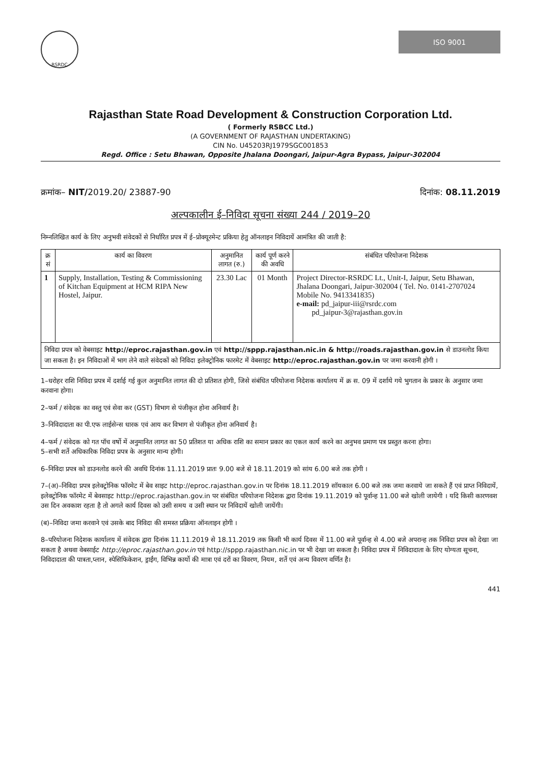RSRDC
ISO 9001
Rajasthan State Road Development & Construction Corporation Ltd.
( Formerly RSBCC Ltd.)
(A GOVERNMENT OF RAJASTHAN UNDERTAKING)
CIN No. U45203RJ1979SGC001853
Regd. Office : Setu Bhawan, Opposite Jhalana Doongari, Jaipur-Agra Bypass, Jaipur-302004
क्रमांक– NIT/2019.20/ 23887-90 दिनांक: 08.11.2019
अल्पकालीन ई–निविदा सूचना संख्या 244 / 2019–20
निम्नलिखित कार्य के लिए अनुभवी संवेदकों से निर्धारित प्रपत्र में ई–प्रोक्यूरमेन्ट प्रकिया हेतु ऑनलाइन निविदायें आमंत्रित की जाती है:
| क्र सं | कार्य का विवरण | अनुमानित लागत (रु.) | कार्य पूर्ण करने की अवधि | संबंधित परियोजना निदेशक |
| --- | --- | --- | --- | --- |
| 1 | Supply, Installation, Testing & Commissioning of Kitchan Equipment at HCM RIPA New Hostel, Jaipur. | 23.30 Lac | 01 Month | Project Director-RSRDC Lt., Unit-I, Jaipur, Setu Bhawan, Jhalana Doongari, Jaipur-302004 ( Tel. No. 0141-2707024 Mobile No. 9413341835) e-mail: pd_jaipur-iii@rsrdc.com pd_jaipur-3@rajasthan.gov.in |
| निविदा प्रपत्र को वेबसाइट http://eproc.rajasthan.gov.in एवं http://sppp.rajasthan.nic.in & http://roads.rajasthan.gov.in से डाउनलोड किया जा सकता है। इन निविदाओं में भाग लेने वाले संवेदकों को निविदा इलेक्ट्रोनिक फारमेट में वेबसाइट http://eproc.rajasthan.gov.in पर जमा करवानी होगी । | | | | |
1–धरोहर राशि निविदा प्रपत्र में दर्शाई गई कुल अनुमानित लागत की दो प्रतिशत होगी, जिसे संबंधित परियोजना निदेशक कार्यालय में क्र स. 09 में दर्शाये गये भुगतान के प्रकार के अनुसार जमा करवाना होगा।
2–फर्म / संवेदक का वस्तु एवं सेवा कर (GST) विभाग से पंजीकृत होना अनिवार्य है।
3–निविदादाता का पी.एफ लाईसेन्स धारक एवं आय कर विभाग से पंजीकृत होना अनिवार्य है।
4–फर्म / संवेदक को गत पॉच वर्षो में अनुमानित लागत का 50 प्रतिशत या अधिक राशि का समान प्रकार का एकल कार्य करने का अनुभव प्रमाण पत्र प्रस्तुत करना होगा।
5–सभी शर्ते अधिकारिक निविदा प्रपत्र के अनुसार मान्य होगी।
6–निविदा प्रपत्र को डाउनलोड करने की अवधि दिनांक 11.11.2019 प्रातः 9.00 बजे से 18.11.2019 को सांय 6.00 बजे तक होगी ।
7–(अ)–निविदा प्रपत्र इलेक्ट्रोनिक फॉरमेट में बेव साइट http://eproc.rajasthan.gov.in पर दिनांक 18.11.2019 सॉयकाल 6.00 बजे तक जमा करवाये जा सकते हैं एवं प्राप्त निविदायें, इलेक्ट्रोनिक फॉरमेट में बेवसाइट http://eproc.rajasthan.gov.in पर संबंधित परियोजना निदेशक द्वारा दिनांक 19.11.2019 को पूर्वान्ह 11.00 बजे खोली जायेगी । यदि किसी कारणवश उस दिन अवकाश रहता है तो अगले कार्य दिवस को उसी समय व उसी स्थान पर निविदायें खोली जायेंगी।
(ब)–निविदा जमा करवाने एवं उसके बाद निविदा की समस्त प्रक्रिया ऑनलाइन होगी ।
8–परियोजना निदेशक कार्यालय में संवेदक द्वारा दिनांक 11.11.2019 से 18.11.2019 तक किसी भी कार्य दिवस में 11.00 बजे पूर्वान्ह से 4.00 बजे अपरान्ह तक निविदा प्रपत्र को देखा जा सकता है अथवा वेबसाईट http://eproc.rajasthan.gov.in एवं http://sppp.rajasthan.nic.in पर भी देखा जा सकता है। निविदा प्रपत्र में निविदादाता के लिए योग्यता सूचना, निविदादाता की पात्रता,प्लान, स्पेसिफिकेशन, ड्राईंग, विभिन्न कार्यो की मात्रा एवं दरों का विवरण, नियम, शर्ते एवं अन्य विवरण वर्णित है।
441